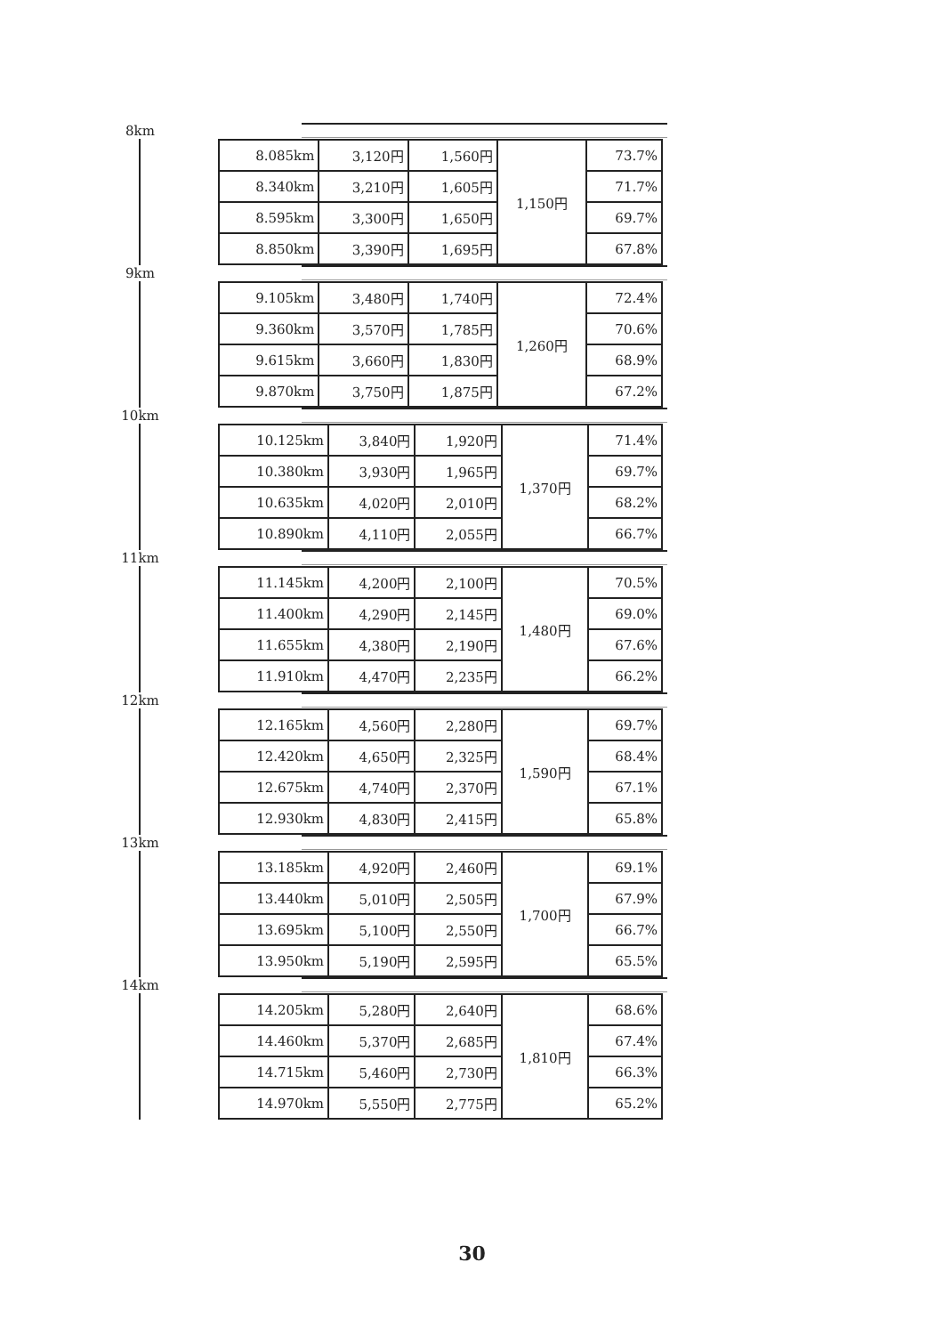8km
| 8.085km | 3,120円 | 1,560円 | 1,150円 | 73.7% |
| 8.340km | 3,210円 | 1,605円 | | 71.7% |
| 8.595km | 3,300円 | 1,650円 | | 69.7% |
| 8.850km | 3,390円 | 1,695円 | | 67.8% |
9km
| 9.105km | 3,480円 | 1,740円 | 1,260円 | 72.4% |
| 9.360km | 3,570円 | 1,785円 | | 70.6% |
| 9.615km | 3,660円 | 1,830円 | | 68.9% |
| 9.870km | 3,750円 | 1,875円 | | 67.2% |
10km
| 10.125km | 3,840円 | 1,920円 | 1,370円 | 71.4% |
| 10.380km | 3,930円 | 1,965円 | | 69.7% |
| 10.635km | 4,020円 | 2,010円 | | 68.2% |
| 10.890km | 4,110円 | 2,055円 | | 66.7% |
11km
| 11.145km | 4,200円 | 2,100円 | 1,480円 | 70.5% |
| 11.400km | 4,290円 | 2,145円 | | 69.0% |
| 11.655km | 4,380円 | 2,190円 | | 67.6% |
| 11.910km | 4,470円 | 2,235円 | | 66.2% |
12km
| 12.165km | 4,560円 | 2,280円 | 1,590円 | 69.7% |
| 12.420km | 4,650円 | 2,325円 | | 68.4% |
| 12.675km | 4,740円 | 2,370円 | | 67.1% |
| 12.930km | 4,830円 | 2,415円 | | 65.8% |
13km
| 13.185km | 4,920円 | 2,460円 | 1,700円 | 69.1% |
| 13.440km | 5,010円 | 2,505円 | | 67.9% |
| 13.695km | 5,100円 | 2,550円 | | 66.7% |
| 13.950km | 5,190円 | 2,595円 | | 65.5% |
14km
| 14.205km | 5,280円 | 2,640円 | 1,810円 | 68.6% |
| 14.460km | 5,370円 | 2,685円 | | 67.4% |
| 14.715km | 5,460円 | 2,730円 | | 66.3% |
| 14.970km | 5,550円 | 2,775円 | | 65.2% |
30